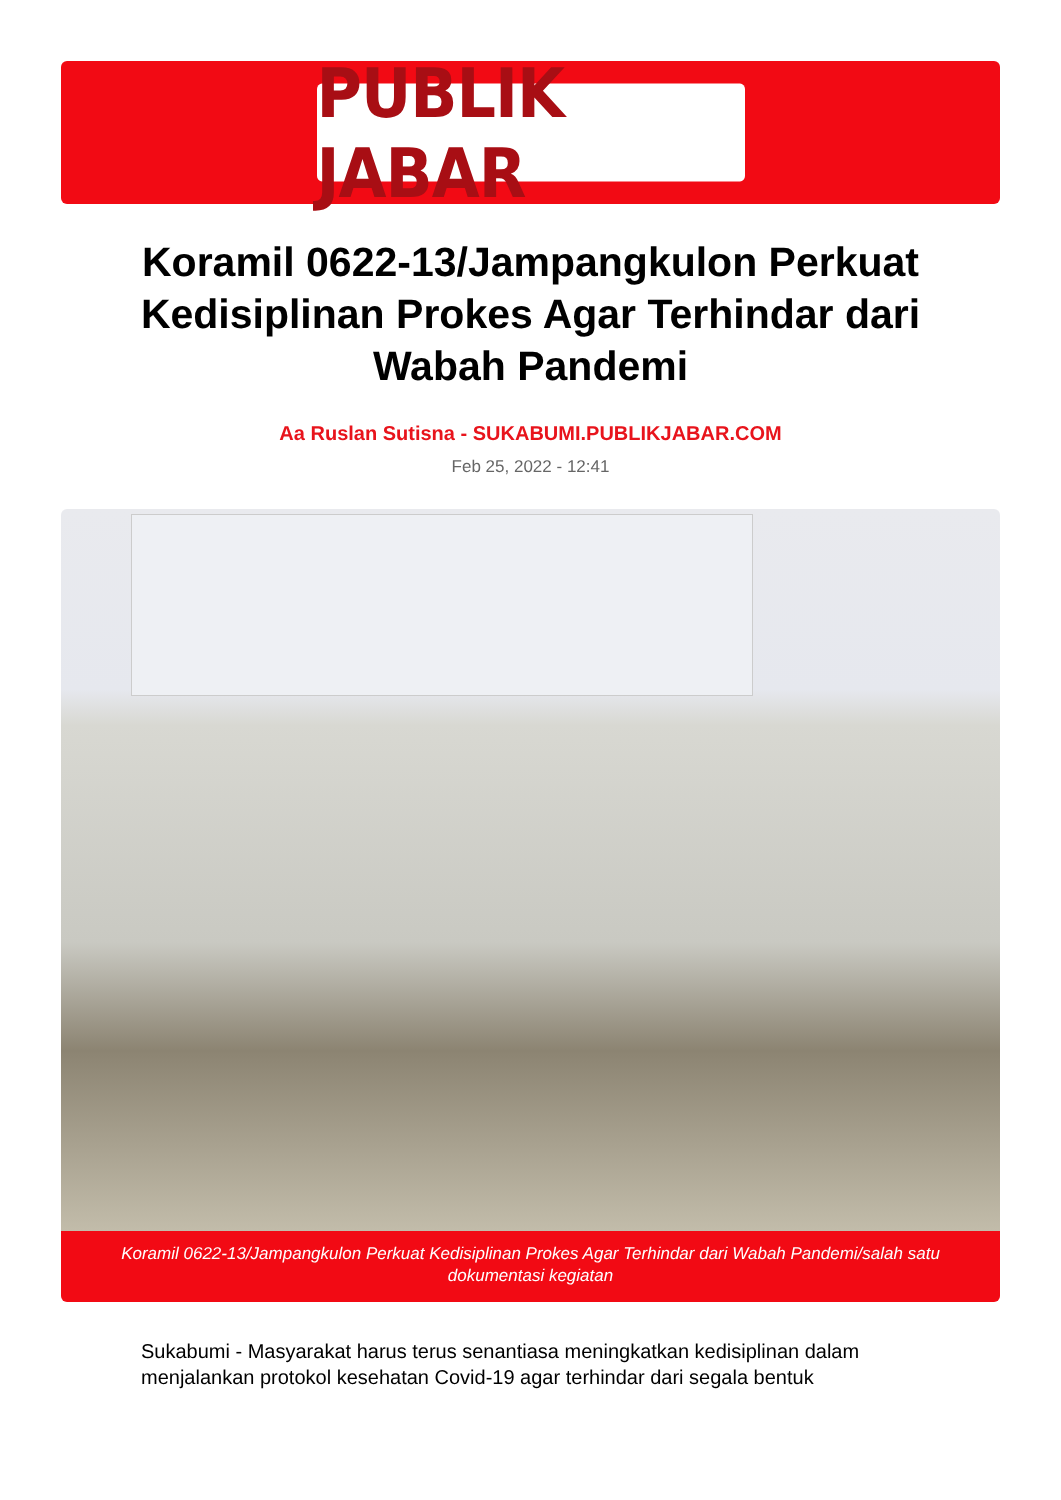PUBLIK JABAR
Koramil 0622-13/Jampangkulon Perkuat Kedisiplinan Prokes Agar Terhindar dari Wabah Pandemi
Aa Ruslan Sutisna - SUKABUMI.PUBLIKJABAR.COM
Feb 25, 2022 - 12:41
Koramil 0622-13/Jampangkulon Perkuat Kedisiplinan Prokes Agar Terhindar dari Wabah Pandemi/salah satu dokumentasi kegiatan
Sukabumi - Masyarakat harus terus senantiasa meningkatkan kedisiplinan dalam menjalankan protokol kesehatan Covid-19 agar terhindar dari segala bentuk